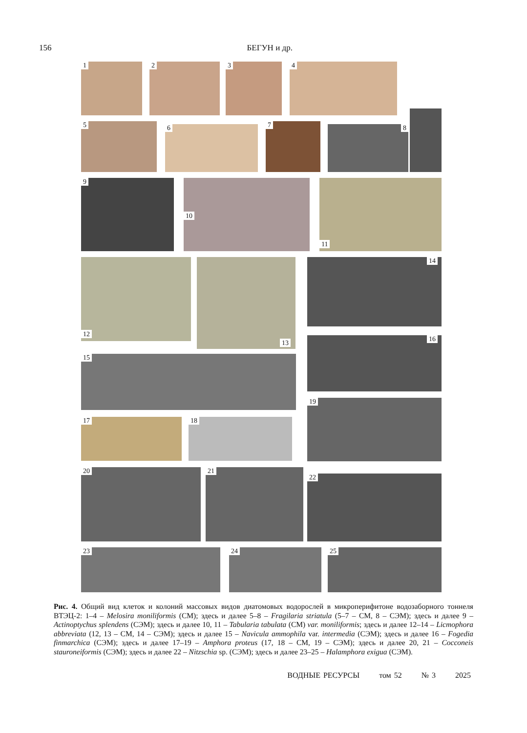156 БЕГУН и др.
1 2 3 4
5 6 7 8
9 10 11
12 13 14
15
16
19
17 18
20 21
22
23 24 25
Рис. 4. Общий вид клеток и колоний массовых видов диатомовых водорослей в микроперифитоне водозаборного тоннеля ВТЭЦ-2: 1–4 – Melosira moniliformis (СМ); здесь и далее 5–8 – Fragilaria striatula (5–7 – СМ, 8 – СЭМ); здесь и далее 9 – Actinoptychus splendens (СЭМ); здесь и далее 10, 11 – Tabularia tabulata (СМ) var. moniliformis; здесь и далее 12–14 – Licmophora abbreviata (12, 13 – СМ, 14 – СЭМ); здесь и далее 15 – Navicula ammophila var. intermedia (СЭМ); здесь и далее 16 – Fogedia finmarchica (СЭМ); здесь и далее 17–19 – Amphora proteus (17, 18 – СМ, 19 – СЭМ); здесь и далее 20, 21 – Cocconeis stauroneiformis (СЭМ); здесь и далее 22 – Nitzschia sp. (СЭМ); здесь и далее 23–25 – Halamphora exigua (СЭМ).
ВОДНЫЕ РЕСУРСЫ том 52 № 3 2025